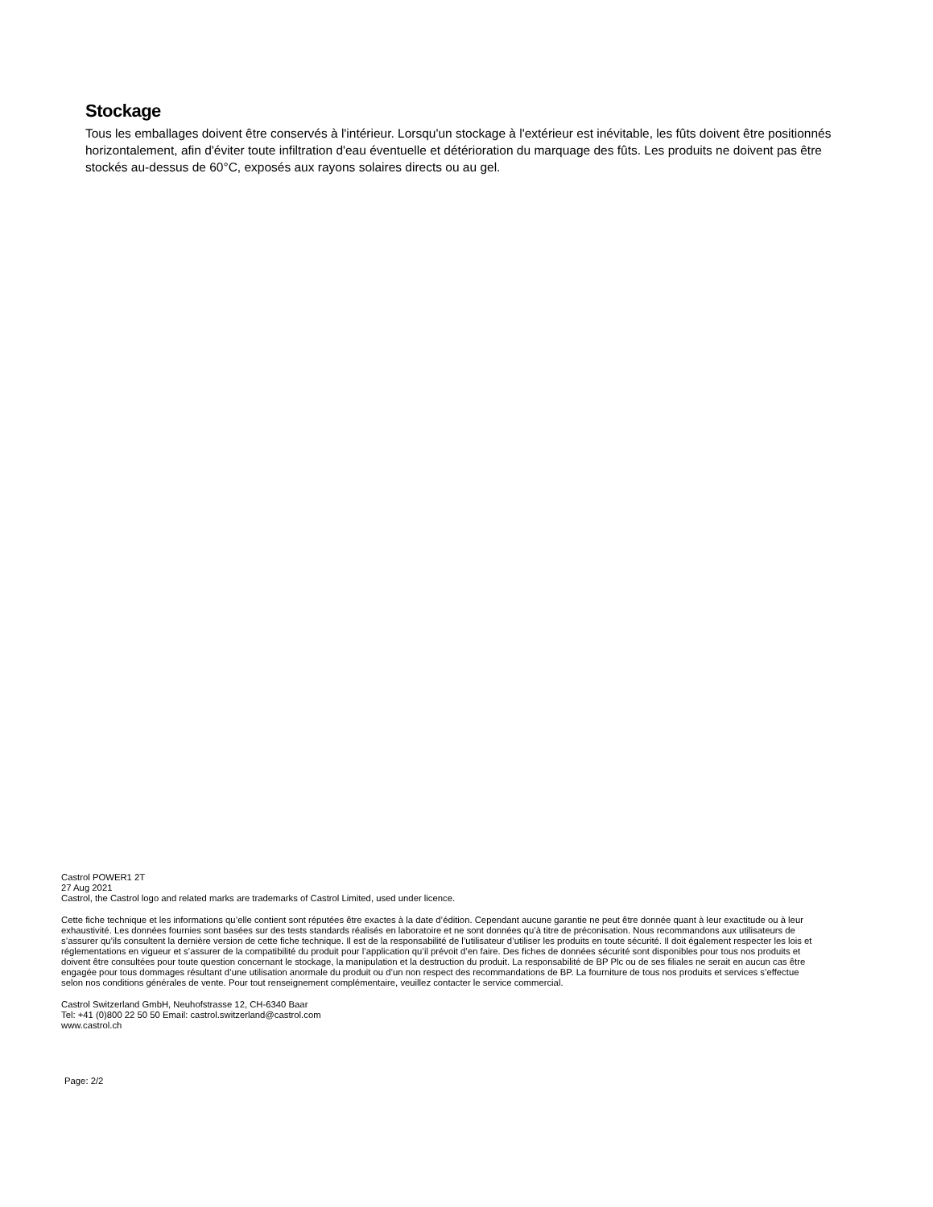Stockage
Tous les emballages doivent être conservés à l'intérieur. Lorsqu'un stockage à l'extérieur est inévitable, les fûts doivent être positionnés horizontalement, afin d'éviter toute infiltration d'eau éventuelle et détérioration du marquage des fûts. Les produits ne doivent pas être stockés au-dessus de 60°C, exposés aux rayons solaires directs ou au gel.
Castrol POWER1 2T
27 Aug 2021
Castrol, the Castrol logo and related marks are trademarks of Castrol Limited, used under licence.
Cette fiche technique et les informations qu’elle contient sont réputées être exactes à la date d’édition. Cependant aucune garantie ne peut être donnée quant à leur exactitude ou à leur exhaustivité. Les données fournies sont basées sur des tests standards réalisés en laboratoire et ne sont données qu’à titre de préconisation. Nous recommandons aux utilisateurs de s’assurer qu’ils consultent la dernière version de cette fiche technique. Il est de la responsabilité de l’utilisateur d’utiliser les produits en toute sécurité. Il doit également respecter les lois et réglementations en vigueur et s’assurer de la compatibilité du produit pour l’application qu’il prévoit d’en faire. Des fiches de données sécurité sont disponibles pour tous nos produits et doivent être consultées pour toute question concernant le stockage, la manipulation et la destruction du produit. La responsabilité de BP Plc ou de ses filiales ne serait en aucun cas être engagée pour tous dommages résultant d’une utilisation anormale du produit ou d’un non respect des recommandations de BP. La fourniture de tous nos produits et services s’effectue selon nos conditions générales de vente. Pour tout renseignement complémentaire, veuillez contacter le service commercial.
Castrol Switzerland GmbH, Neuhofstrasse 12, CH-6340 Baar
Tel: +41 (0)800 22 50 50 Email: castrol.switzerland@castrol.com
www.castrol.ch
Page: 2/2